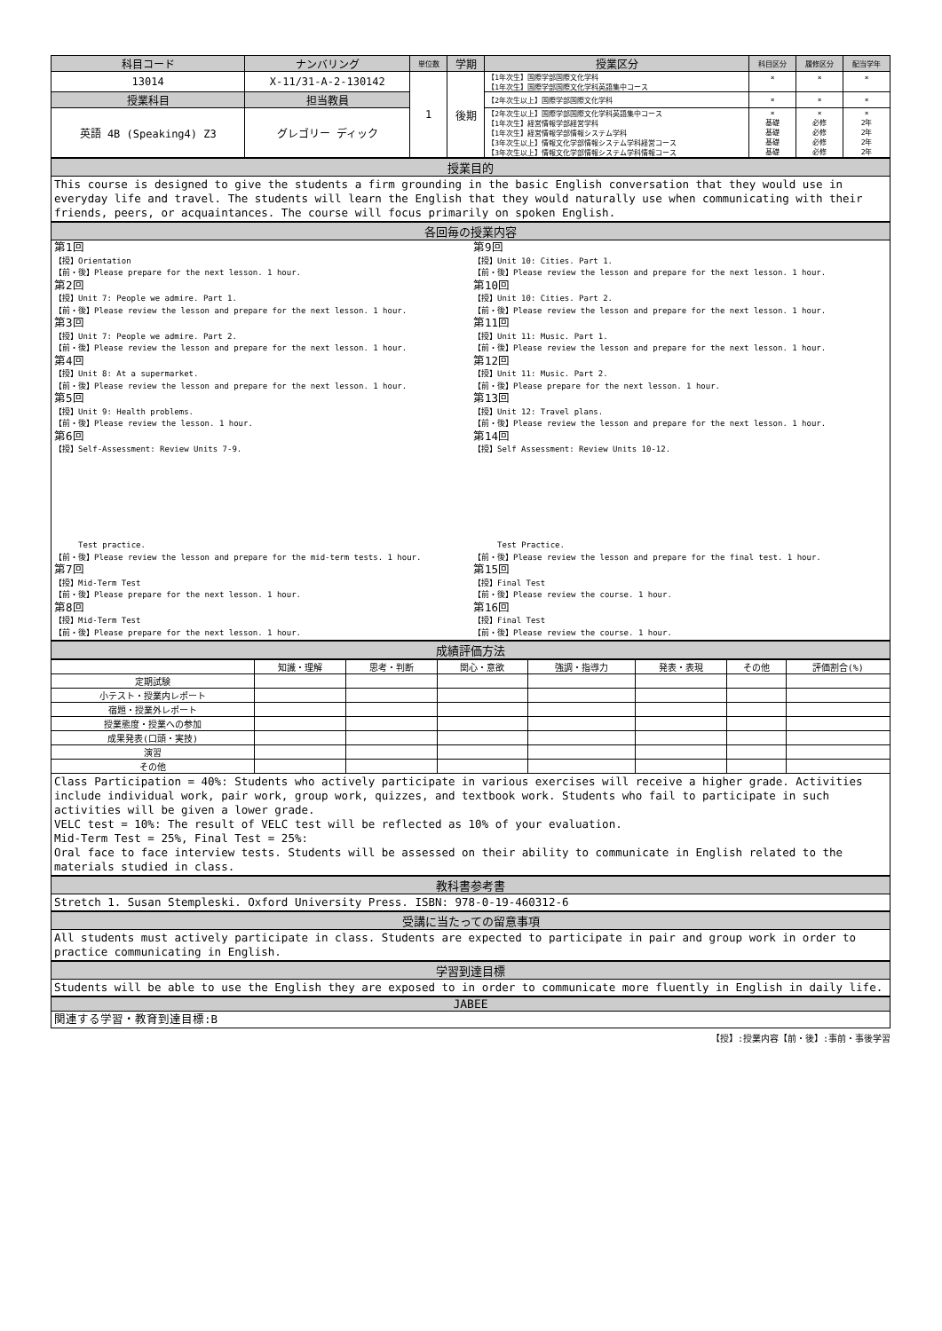| 科目コード | ナンバリング | 単位数 | 学期 | 授業区分 | 科目区分 | 履修区分 | 配当学年 |
| --- | --- | --- | --- | --- | --- | --- | --- |
| 13014 | X-11/31-A-2-130142 | 1 | 後期 | 【1年次生】国際学部国際文化学科 【1年次生】国際学部国際文化学科英語集中コース | × | × | × |
| 授業科目 | 担当教員 | | | 【2年次生以上】国際学部国際文化学科 | × | × | × |
| 英語 4B (Speaking4) Z3 | グレゴリー ディック | | | 【2年次生以上】国際学部国際文化学科英語集中コース 【1年次生】経営情報学部経営学科 【1年次生】経営情報学部情報システム学科 【3年次生以上】情報文化学部情報システム学科経営コース 【3年次生以上】情報文化学部情報システム学科情報コース | × 基礎 基礎 基礎 基礎 | × 必修 必修 必修 必修 | × 2年 2年 2年 2年 |
授業目的
This course is designed to give the students a firm grounding in the basic English conversation that they would use in everyday life and travel. The students will learn the English that they would naturally use when communicating with their friends, peers, or acquaintances. The course will focus primarily on spoken English.
各回毎の授業内容
第1回
【授】Orientation
【前・後】Please prepare for the next lesson. 1 hour.
第2回
【授】Unit 7: People we admire. Part 1.
【前・後】Please review the lesson and prepare for the next lesson. 1 hour.
第3回
【授】Unit 7: People we admire. Part 2.
【前・後】Please review the lesson and prepare for the next lesson. 1 hour.
第4回
【授】Unit 8: At a supermarket.
【前・後】Please review the lesson and prepare for the next lesson. 1 hour.
第5回
【授】Unit 9: Health problems.
【前・後】Please review the lesson. 1 hour.
第6回
【授】Self-Assessment: Review Units 7-9.
Test practice.
【前・後】Please review the lesson and prepare for the mid-term tests. 1 hour.
第7回
【授】Mid-Term Test
【前・後】Please prepare for the next lesson. 1 hour.
第8回
【授】Mid-Term Test
【前・後】Please prepare for the next lesson. 1 hour.
第9回
【授】Unit 10: Cities. Part 1.
【前・後】Please review the lesson and prepare for the next lesson. 1 hour.
第10回
【授】Unit 10: Cities. Part 2.
【前・後】Please review the lesson and prepare for the next lesson. 1 hour.
第11回
【授】Unit 11: Music. Part 1.
【前・後】Please review the lesson and prepare for the next lesson. 1 hour.
第12回
【授】Unit 11: Music. Part 2.
【前・後】Please prepare for the next lesson. 1 hour.
第13回
【授】Unit 12: Travel plans.
【前・後】Please review the lesson and prepare for the next lesson. 1 hour.
第14回
【授】Self Assessment: Review Units 10-12.
Test Practice.
【前・後】Please review the lesson and prepare for the final test. 1 hour.
第15回
【授】Final Test
【前・後】Please review the course. 1 hour.
第16回
【授】Final Test
【前・後】Please review the course. 1 hour.
成績評価方法
| | 知識・理解 | 思考・判断 | 関心・意欲 | 強調・指導力 | 発表・表現 | その他 | 評価割合(%) |
| 定期試験 | | | | | | | |
| 小テスト・授業内レポート | | | | | | | |
| 宿題・授業外レポート | | | | | | | |
| 授業態度・授業への参加 | | | | | | | |
| 成果発表(口頭・実技) | | | | | | | |
| 演習 | | | | | | | |
| その他 | | | | | | | |
Class Participation = 40%: Students who actively participate in various exercises will receive a higher grade. Activities include individual work, pair work, group work, quizzes, and textbook work. Students who fail to participate in such activities will be given a lower grade.
VELC test = 10%: The result of VELC test will be reflected as 10% of your evaluation.
Mid-Term Test = 25%, Final Test = 25%:
Oral face to face interview tests. Students will be assessed on their ability to communicate in English related to the materials studied in class.
教科書参考書
Stretch 1. Susan Stempleski. Oxford University Press. ISBN: 978-0-19-460312-6
受講に当たっての留意事項
All students must actively participate in class. Students are expected to participate in pair and group work in order to practice communicating in English.
学習到達目標
Students will be able to use the English they are exposed to in order to communicate more fluently in English in daily life.
JABEE
関連する学習・教育到達目標:B
【授】:授業内容【前・後】:事前・事後学習